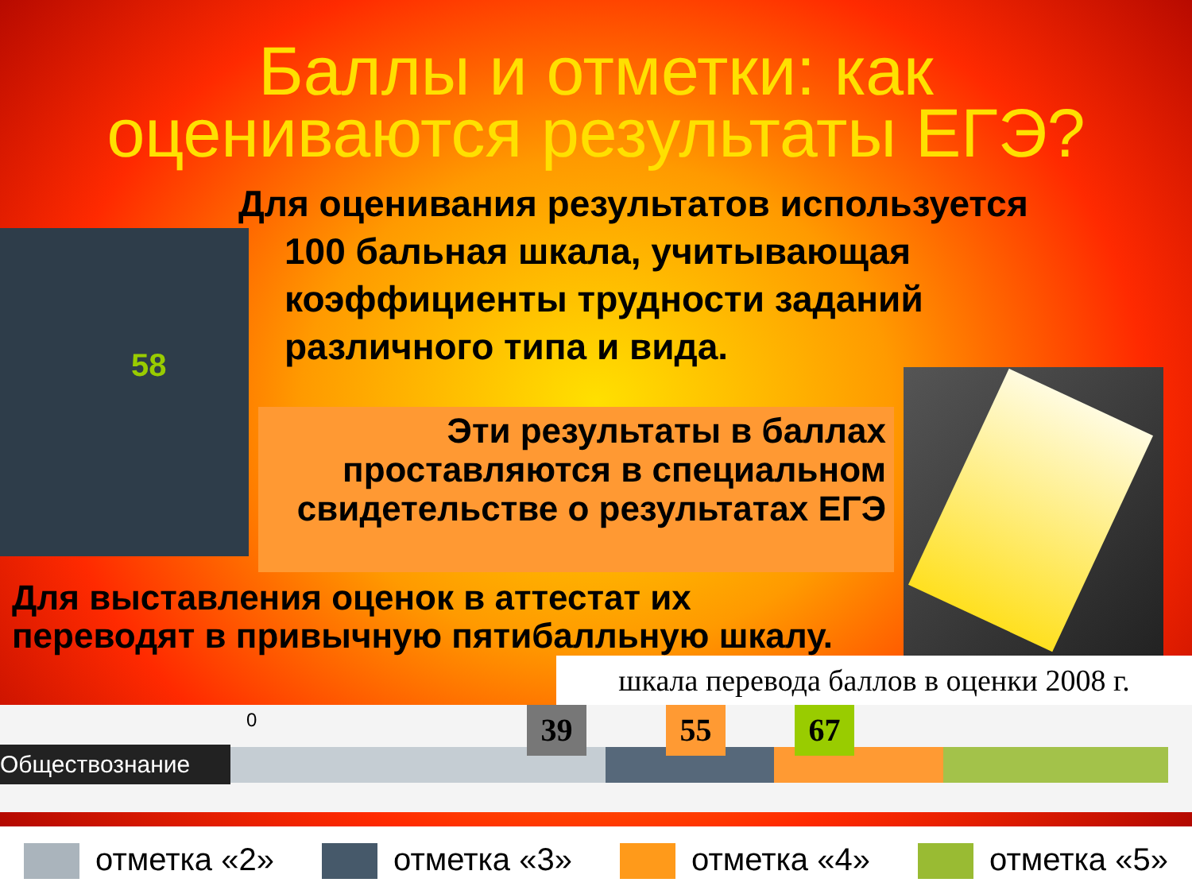Баллы и отметки: как оцениваются результаты ЕГЭ?
Для оценивания результатов используется
100 бальная шкала, учитывающая коэффициенты трудности заданий различного типа и вида.
58
Эти результаты в баллах проставляются в специальном свидетельстве о результатах ЕГЭ
Для выставления оценок в аттестат их переводят в привычную пятибалльную шкалу.
шкала перевода баллов в оценки 2008 г.
Обществознание
0 39 55 67
отметка «2» отметка «3» отметка «4» отметка «5»